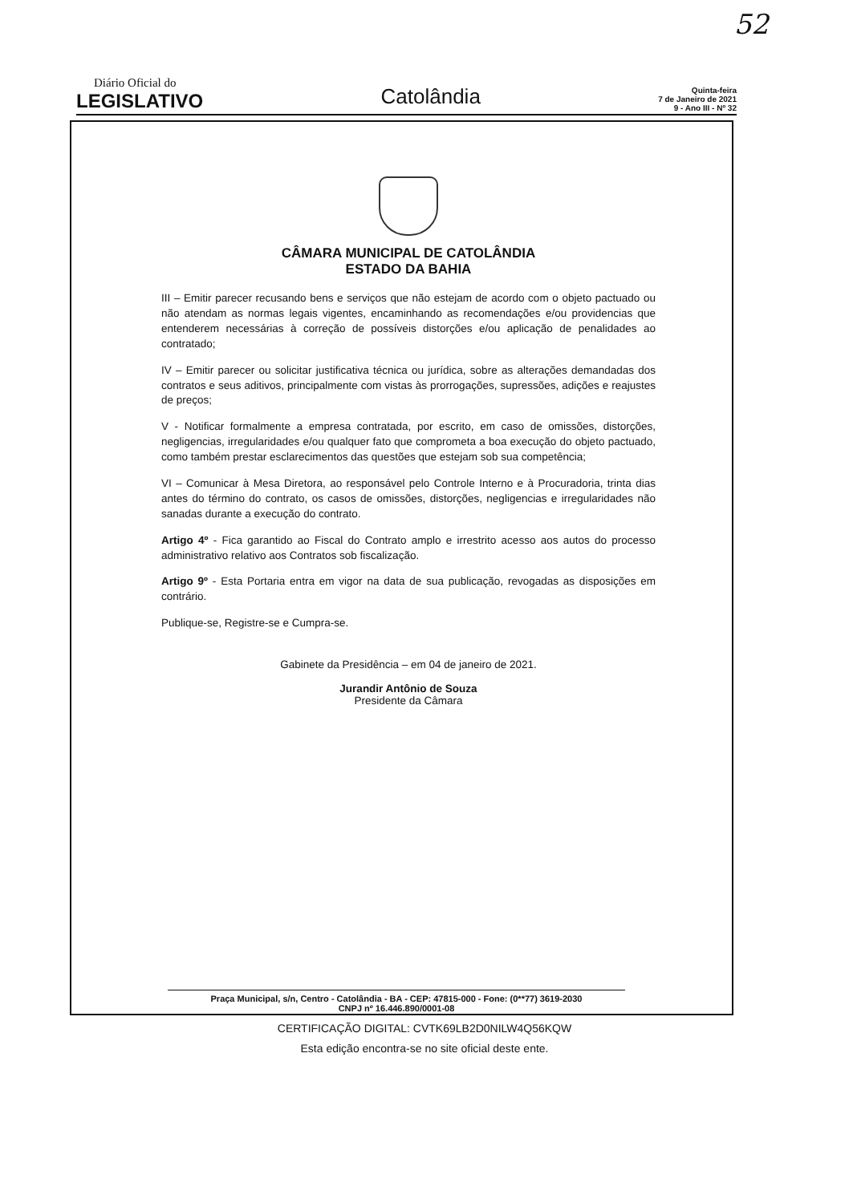52
Diário Oficial do
LEGISLATIVO
Catolândia
Quinta-feira
7 de Janeiro de 2021
9 - Ano III - Nº 32
CÂMARA MUNICIPAL DE CATOLÂNDIA
ESTADO DA BAHIA
III – Emitir parecer recusando bens e serviços que não estejam de acordo com o objeto pactuado ou não atendam as normas legais vigentes, encaminhando as recomendações e/ou providencias que entenderem necessárias à correção de possíveis distorções e/ou aplicação de penalidades ao contratado;
IV – Emitir parecer ou solicitar justificativa técnica ou jurídica, sobre as alterações demandadas dos contratos e seus aditivos, principalmente com vistas às prorrogações, supressões, adições e reajustes de preços;
V - Notificar formalmente a empresa contratada, por escrito, em caso de omissões, distorções, negligencias, irregularidades e/ou qualquer fato que comprometa a boa execução do objeto pactuado, como também prestar esclarecimentos das questões que estejam sob sua competência;
VI – Comunicar à Mesa Diretora, ao responsável pelo Controle Interno e à Procuradoria, trinta dias antes do término do contrato, os casos de omissões, distorções, negligencias e irregularidades não sanadas durante a execução do contrato.
Artigo 4º - Fica garantido ao Fiscal do Contrato amplo e irrestrito acesso aos autos do processo administrativo relativo aos Contratos sob fiscalização.
Artigo 9º - Esta Portaria entra em vigor na data de sua publicação, revogadas as disposições em contrário.
Publique-se, Registre-se e Cumpra-se.
Gabinete da Presidência – em 04 de janeiro de 2021.
Jurandir Antônio de Souza
Presidente da Câmara
Praça Municipal, s/n, Centro - Catolândia - BA - CEP: 47815-000 - Fone: (0**77) 3619-2030
CNPJ nº 16.446.890/0001-08
CERTIFICAÇÃO DIGITAL: CVTK69LB2D0NILW4Q56KQW
Esta edição encontra-se no site oficial deste ente.